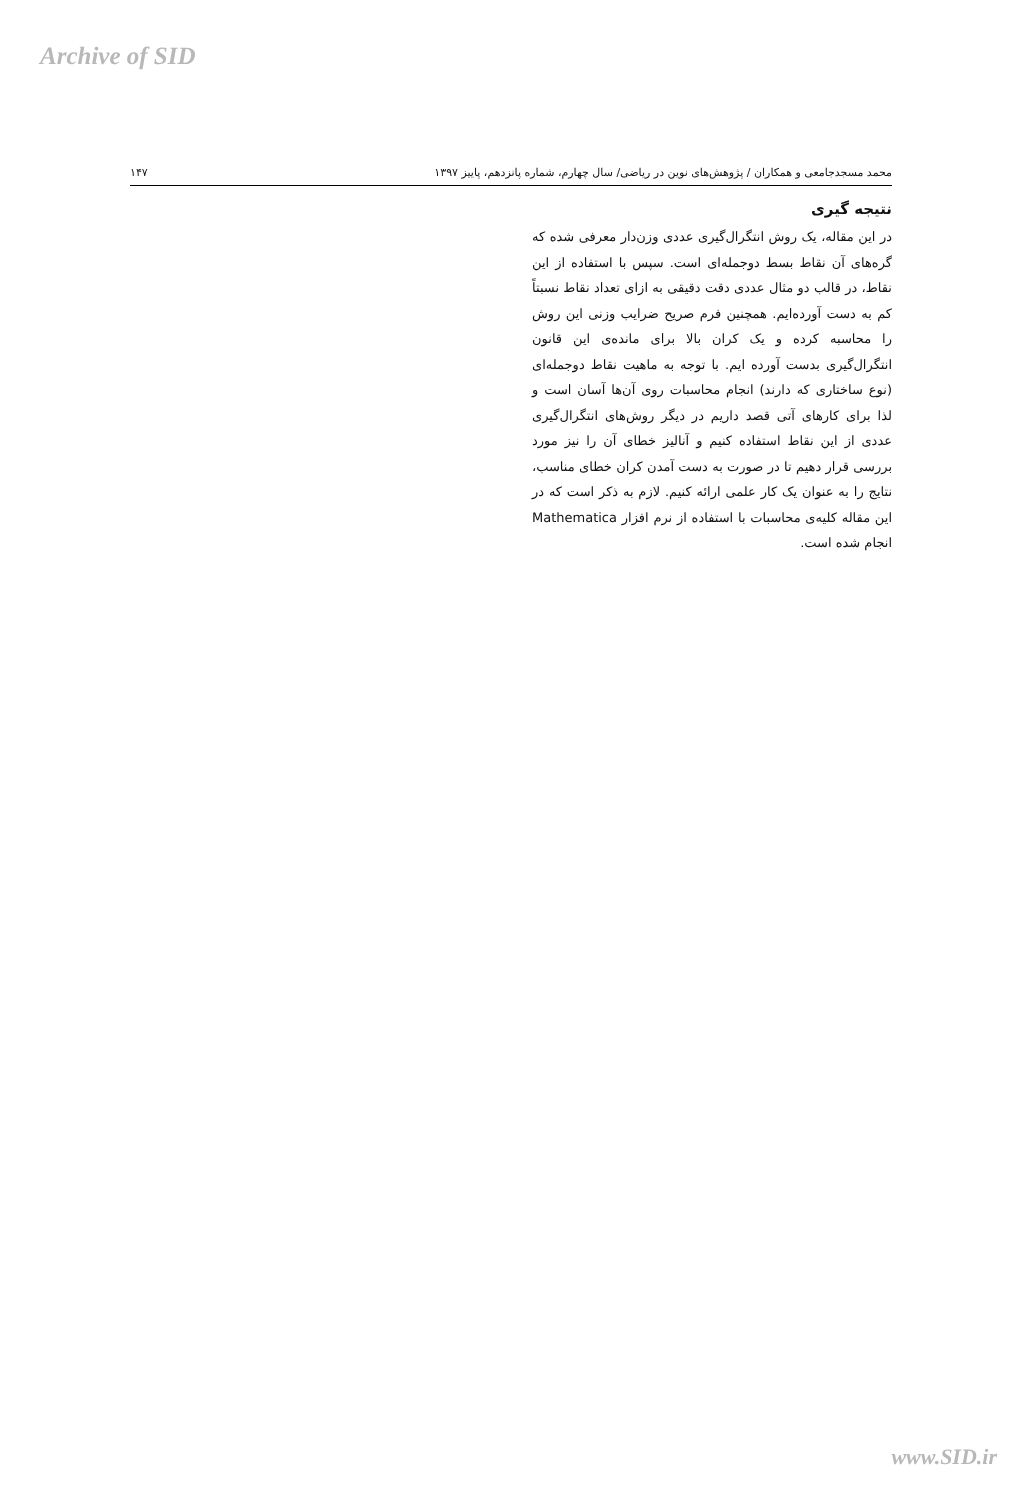Archive of SID
۱۴۷ محمد مسجدجامعی و همکاران / پژوهش‌های نوین در ریاضی/ سال چهارم، شماره پانزدهم، پاییز ۱۳۹۷
نتیجه گیری
در این مقاله، یک روش انتگرال‌گیری عددی وزن‌دار معرفی شده که گره‌های آن نقاط بسط دوجمله‌ای است. سپس با استفاده از این نقاط، در قالب دو مثال عددی دقت دقیقی به ازای تعداد نقاط نسبتاً کم به دست آورده‌ایم. همچنین فرم صریح ضرایب وزنی این روش را محاسبه کرده و یک کران بالا برای مانده‌ی این قانون انتگرال‌گیری بدست آورده ایم. با توجه به ماهیت نقاط دوجمله‌ای (نوع ساختاری که دارند) انجام محاسبات روی آن‌ها آسان است و لذا برای کارهای آتی قصد داریم در دیگر روش‌های انتگرال‌گیری عددی از این نقاط استفاده کنیم و آنالیز خطای آن را نیز مورد بررسی قرار دهیم تا در صورت به دست آمدن کران خطای مناسب، نتایج را به عنوان یک کار علمی ارائه کنیم. لازم به ذکر است که در این مقاله کلیه‌ی محاسبات با استفاده از نرم افزار Mathematica انجام شده است.
www.SID.ir